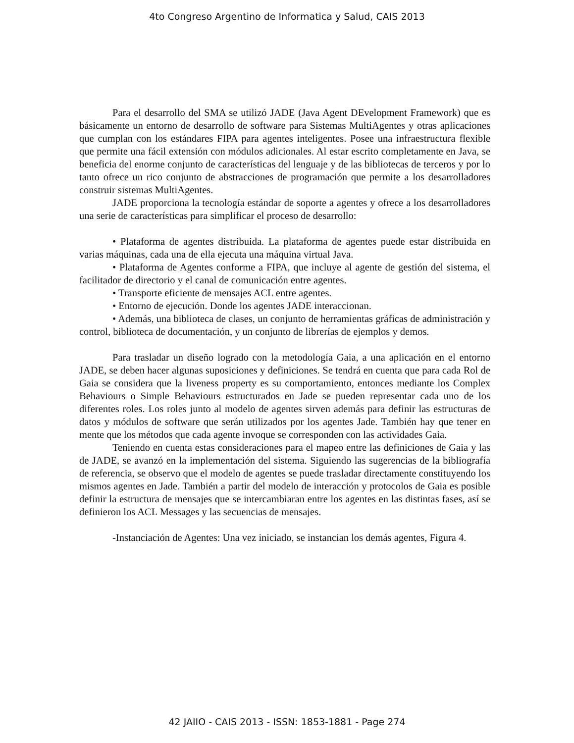4to Congreso Argentino de Informatica y Salud, CAIS 2013
Para el desarrollo del SMA se utilizó JADE (Java Agent DEvelopment Framework) que es básicamente un entorno de desarrollo de software para Sistemas MultiAgentes y otras aplicaciones que cumplan con los estándares FIPA para agentes inteligentes. Posee una infraestructura flexible que permite una fácil extensión con módulos adicionales. Al estar escrito completamente en Java, se beneficia del enorme conjunto de características del lenguaje y de las bibliotecas de terceros y por lo tanto ofrece un rico conjunto de abstracciones de programación que permite a los desarrolladores construir sistemas MultiAgentes.
JADE proporciona la tecnología estándar de soporte a agentes y ofrece a los desarrolladores una serie de características para simplificar el proceso de desarrollo:
• Plataforma de agentes distribuida. La plataforma de agentes puede estar distribuida en varias máquinas, cada una de ella ejecuta una máquina virtual Java.
• Plataforma de Agentes conforme a FIPA, que incluye al agente de gestión del sistema, el facilitador de directorio y el canal de comunicación entre agentes.
• Transporte eficiente de mensajes ACL entre agentes.
• Entorno de ejecución. Donde los agentes JADE interaccionan.
• Además, una biblioteca de clases, un conjunto de herramientas gráficas de administración y control, biblioteca de documentación, y un conjunto de librerías de ejemplos y demos.
Para trasladar un diseño logrado con la metodología Gaia, a una aplicación en el entorno JADE, se deben hacer algunas suposiciones y definiciones. Se tendrá en cuenta que para cada Rol de Gaia se considera que la liveness property es su comportamiento, entonces mediante los Complex Behaviours o Simple Behaviours estructurados en Jade se pueden representar cada uno de los diferentes roles. Los roles junto al modelo de agentes sirven además para definir las estructuras de datos y módulos de software que serán utilizados por los agentes Jade. También hay que tener en mente que los métodos que cada agente invoque se corresponden con las actividades Gaia.
Teniendo en cuenta estas consideraciones para el mapeo entre las definiciones de Gaia y las de JADE, se avanzó en la implementación del sistema. Siguiendo las sugerencias de la bibliografía de referencia, se observo que el modelo de agentes se puede trasladar directamente constituyendo los mismos agentes en Jade. También a partir del modelo de interacción y protocolos de Gaia es posible definir la estructura de mensajes que se intercambiaran entre los agentes en las distintas fases, así se definieron los ACL Messages y las secuencias de mensajes.
-Instanciación de Agentes: Una vez iniciado, se instancian los demás agentes, Figura 4.
42 JAIIO - CAIS 2013 - ISSN: 1853-1881 - Page 274